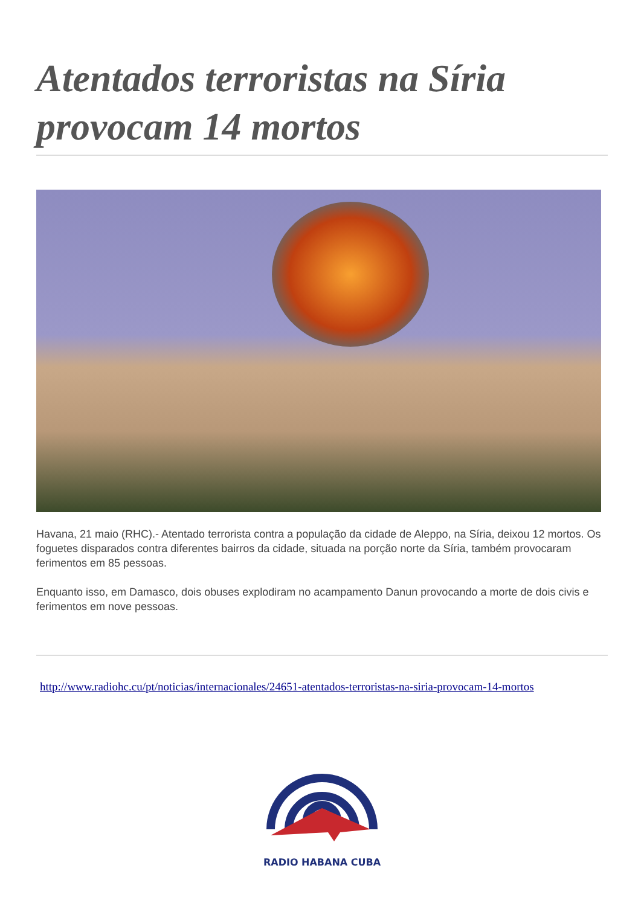Atentados terroristas na Síria provocam 14 mortos
Havana, 21 maio (RHC).- Atentado terrorista contra a população da cidade de Aleppo, na Síria, deixou 12 mortos. Os foguetes disparados contra diferentes bairros da cidade, situada na porção norte da Síria, também provocaram ferimentos em 85 pessoas.
Enquanto isso, em Damasco, dois obuses explodiram no acampamento Danun provocando a morte de dois civis e ferimentos em nove pessoas.
http://www.radiohc.cu/pt/noticias/internacionales/24651-atentados-terroristas-na-siria-provocam-14-mortos
RADIO HABANA CUBA